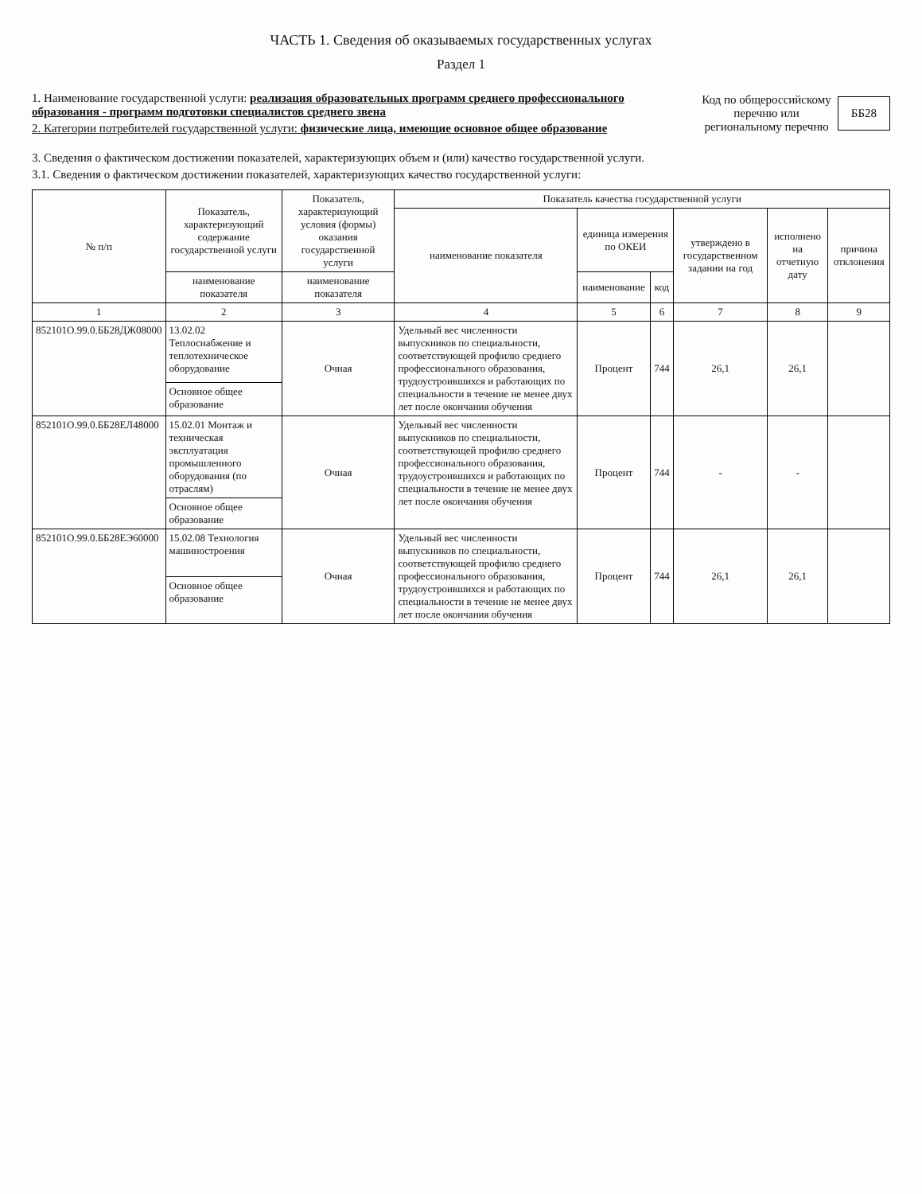ЧАСТЬ 1. Сведения об оказываемых государственных услугах
Раздел 1
1. Наименование государственной услуги: реализация образовательных программ среднего профессионального образования - программ подготовки специалистов среднего звена
2. Категории потребителей государственной услуги: физические лица, имеющие основное общее образование
Код по общероссийскому
перечню или
региональному перечню
ББ28
3. Сведения о фактическом достижении показателей, характеризующих объем и (или) качество государственной услуги.
3.1. Сведения о фактическом достижении показателей, характеризующих качество государственной услуги:
| № п/п | Показатель, характеризующий содержание государственной услуги | Показатель, характеризующий условия (формы) оказания государственной услуги | Показатель качества государственной услуги | | | | | |
| --- | --- | --- | --- | --- | --- | --- | --- | --- |
| | | | наименование показателя | единица измерения по ОКЕИ | | утверждено в государственном задании на год | исполнено на отчетную дату | причина отклонения |
| | наименование показателя | наименование показателя | | наименование | код | | | |
| 1 | 2 | 3 | 4 | 5 | 6 | 7 | 8 | 9 |
| 852101О.99.0.ББ28ДЖ08000 | 13.02.02 Теплоснабжение и теплотехническое оборудование | Очная | Удельный вес численности выпускников по специальности, соответствующей профилю среднего профессионального образования, трудоустроившихся и работающих по специальности в течение не менее двух лет после окончания обучения | Процент | 744 | 26,1 | 26,1 | |
| | Основное общее образование | | | | | | | |
| 852101О.99.0.ББ28ЕЛ48000 | 15.02.01 Монтаж и техническая эксплуатация промышленного оборудования (по отраслям) | Очная | Удельный вес численности выпускников по специальности, соответствующей профилю среднего профессионального образования, трудоустроившихся и работающих по специальности в течение не менее двух лет после окончания обучения | Процент | 744 | - | - | |
| | Основное общее образование | | | | | | | |
| 852101О.99.0.ББ28ЕЭ60000 | 15.02.08 Технология машиностроения | Очная | Удельный вес численности выпускников по специальности, соответствующей профилю среднего профессионального образования, трудоустроившихся и работающих по специальности в течение не менее двух лет после окончания обучения | Процент | 744 | 26,1 | 26,1 | |
| | Основное общее образование | | | | | | | |